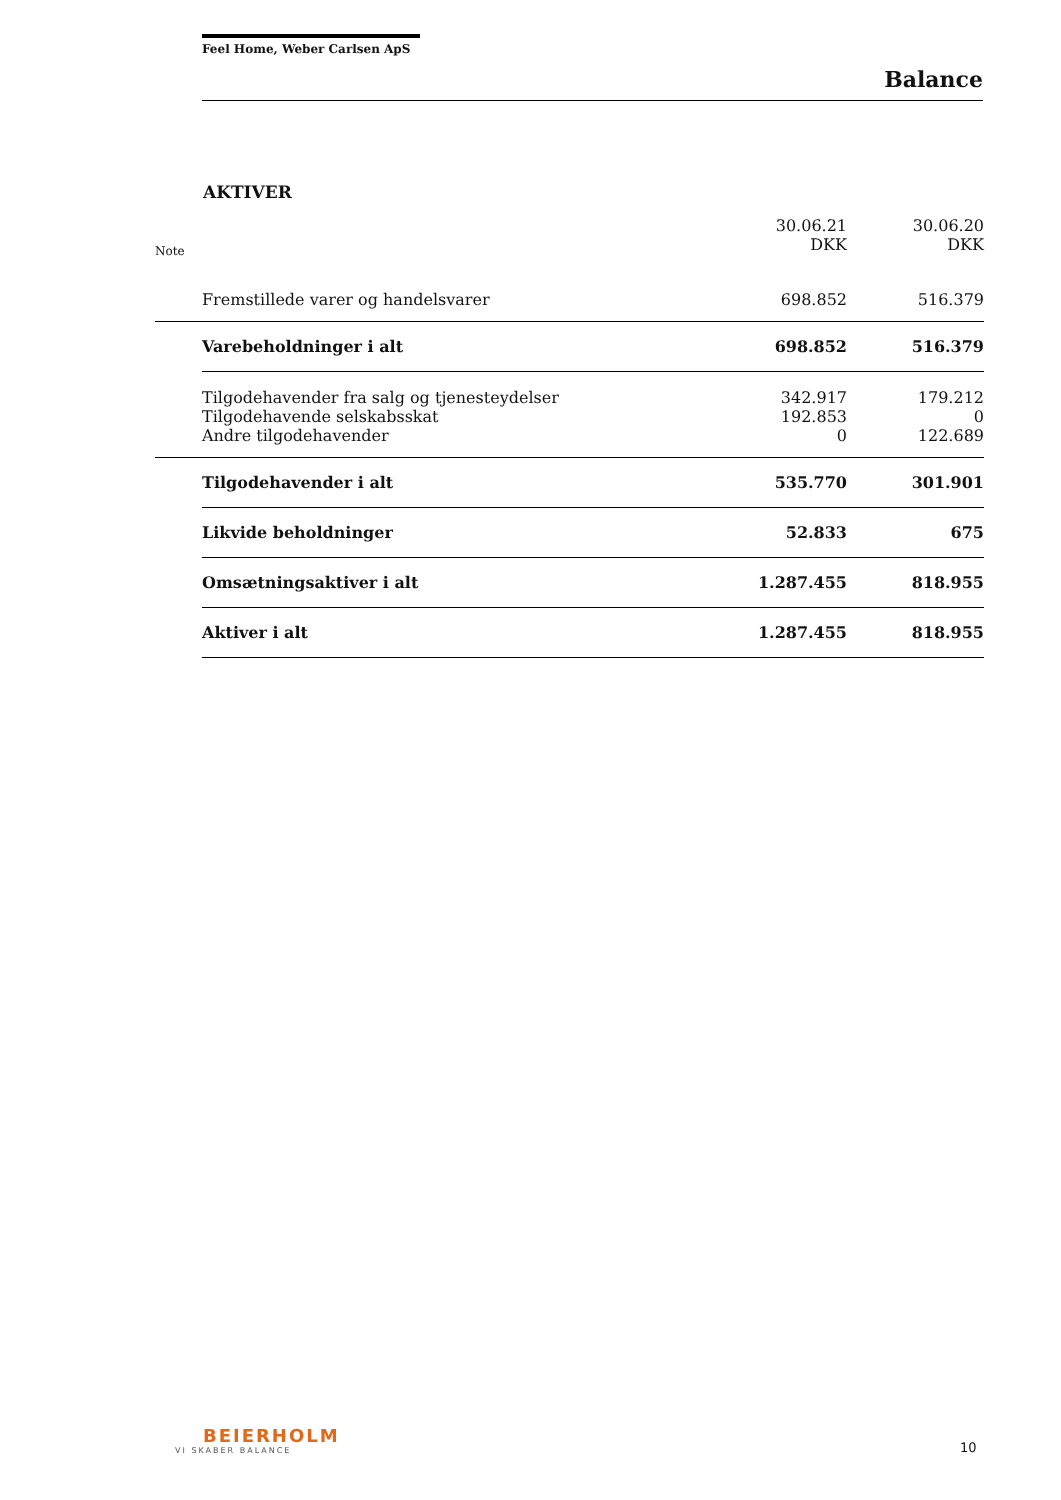Feel Home, Weber Carlsen ApS
Balance
AKTIVER
| Note | | 30.06.21 DKK | 30.06.20 DKK |
| --- | --- | --- | --- |
| | Fremstillede varer og handelsvarer | 698.852 | 516.379 |
| | Varebeholdninger i alt | 698.852 | 516.379 |
| | Tilgodehavender fra salg og tjenesteydelser | 342.917 | 179.212 |
| | Tilgodehavende selskabsskat | 192.853 | 0 |
| | Andre tilgodehavender | 0 | 122.689 |
| | Tilgodehavender i alt | 535.770 | 301.901 |
| | Likvide beholdninger | 52.833 | 675 |
| | Omsætningsaktiver i alt | 1.287.455 | 818.955 |
| | Aktiver i alt | 1.287.455 | 818.955 |
BEIERHOLM
VI SKABER BALANCE
10